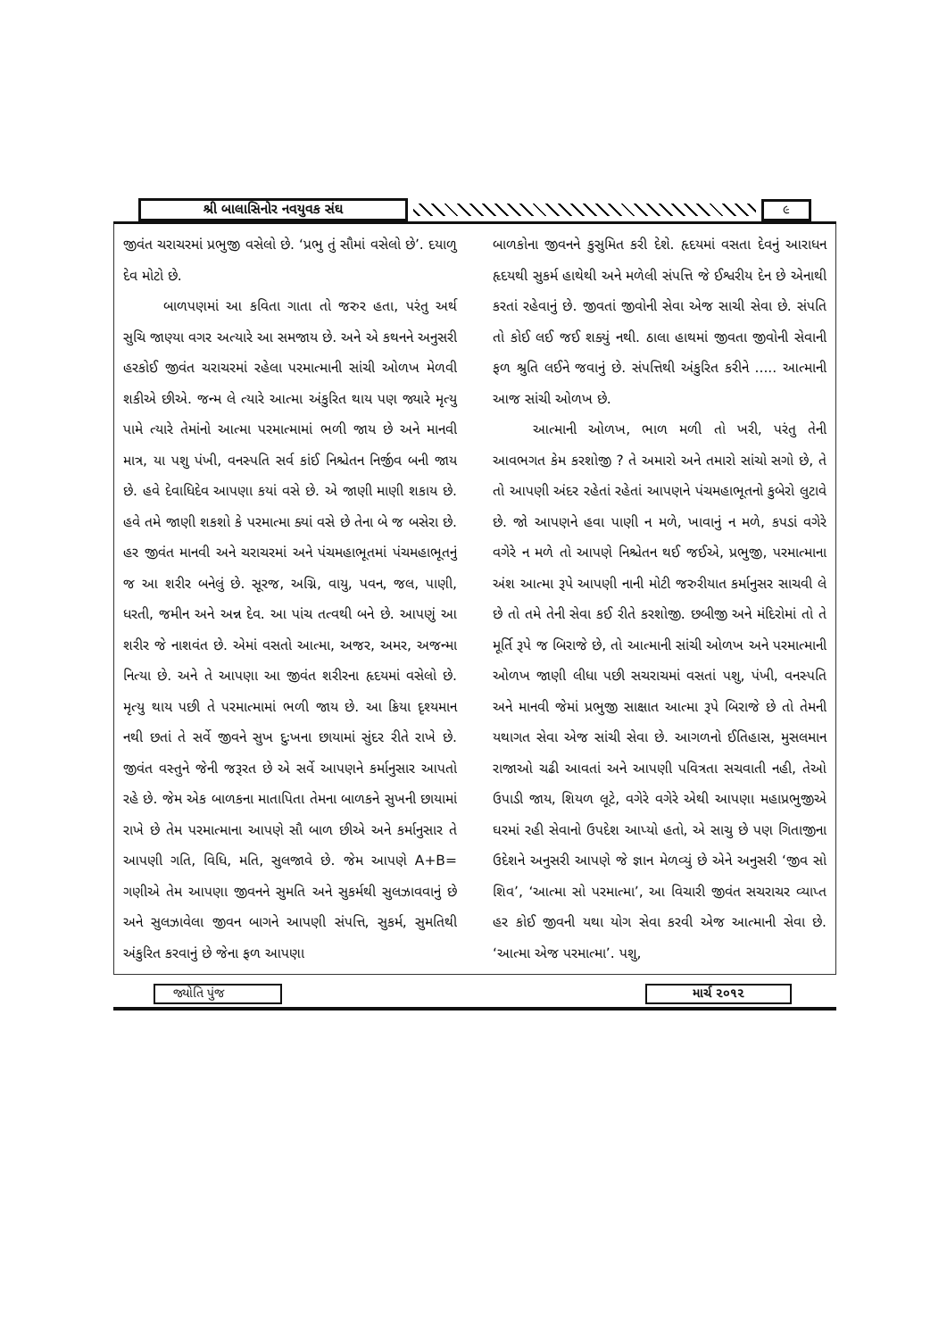શ્રી બાલાસિનોર નવયુવક સંઘ ૯
જીવંત ચરાચરમાં પ્રભુજી વસેલો છે. ‘પ્રભુ તું સૌમાં વસેલો છે’. દયાળુ દેવ મોટો છે.
બાળપણમાં આ કવિતા ગાતા તો જરુર હતા, પરંતુ અર્થ સુચિ જાણ્યા વગર અત્યારે આ સમજાય છે. અને એ કથનને અનુસરી હરકોઈ જીવંત ચરાચરમાં રહેલા પરમાત્માની સાંચી ઓળખ મેળવી શકીએ છીએ. જન્મ લે ત્યારે આત્મા અંકુરિત થાય પણ જ્યારે મૃત્યુ પામે ત્યારે તેમાંનો આત્મા પરમાત્મામાં ભળી જાય છે અને માનવી માત્ર, યા પશુ પંખી, વનસ્પતિ સર્વ કાંઈ નિશ્ચેતન નિર્જીવ બની જાય છે. હવે દેવાધિદેવ આપણા કયાં વસે છે. એ જાણી માણી શકાય છે. હવે તમે જાણી શકશો કે પરમાત્મા ક્યાં વસે છે તેના બે જ બસેરા છે. હર જીવંત માનવી અને ચરાચરમાં અને પંચમહાભૂતમાં પંચમહાભૂતનું જ આ શરીર બનેલું છે. સૂરજ, અગ્નિ, વાયુ, પવન, જલ, પાણી, ધરતી, જમીન અને અન્ન દેવ. આ પાંચ તત્વથી બને છે. આપણું આ શરીર જે નાશવંત છે. એમાં વસતો આત્મા, અજર, અમર, અજન્મા નિત્યા છે. અને તે આપણા આ જીવંત શરીરના હૃદયમાં વસેલો છે. મૃત્યુ થાય પછી તે પરમાત્મામાં ભળી જાય છે. આ ક્રિયા દૃશ્યમાન નથી છતાં તે સર્વે જીવને સુખ દુઃખના છાયામાં સુંદર રીતે રાખે છે. જીવંત વસ્તુને જેની જરૂરત છે એ સર્વે આપણને કર્માનુસાર આપતો રહે છે. જેમ એક બાળકના માતાપિતા તેમના બાળકને સુખની છાયામાં રાખે છે તેમ પરમાત્માના આપણે સૌ બાળ છીએ અને કર્માનુસાર તે આપણી ગતિ, વિધિ, મતિ, સુલજાવે છે. જેમ આપણે A+B= ગણીએ તેમ આપણા જીવનને સુમતિ અને સુકર્મથી સુલઝાવવાનું છે અને સુલઝાવેલા જીવન બાગને આપણી સંપત્તિ, સુકર્મ, સુમતિથી અંકુરિત કરવાનું છે જેના ફળ આપણા
બાળકોના જીવનને કુસુમિત કરી દેશે. હૃદયમાં વસતા દેવનું આરાધન હૃદયથી સુકર્મ હાથેથી અને મળેલી સંપત્તિ જે ઈશ્વરીય દેન છે એનાથી કરતાં રહેવાનું છે. જીવતાં જીવોની સેવા એજ સાચી સેવા છે. સંપતિ તો કોઈ લઈ જઈ શક્યું નથી. ઠાલા હાથમાં જીવતા જીવોની સેવાની ફળ શ્રુતિ લઈને જવાનું છે. સંપત્તિથી અંકુરિત કરીને ..... આત્માની આજ સાંચી ઓળખ છે.
આત્માની ઓળખ, ભાળ મળી તો ખરી, પરંતુ તેની આવભગત કેમ કરશોજી ? તે અમારો અને તમારો સાંચો સગો છે, તે તો આપણી અંદર રહેતાં રહેતાં આપણને પંચમહાભૂતનો કુબેરો લુટાવે છે. જો આપણને હવા પાણી ન મળે, ખાવાનું ન મળે, કપડાં વગેરે વગેરે ન મળે તો આપણે નિશ્ચેતન થઈ જઈએ, પ્રભુજી, પરમાત્માના અંશ આત્મા રૂપે આપણી નાની મોટી જરુરીયાત કર્માનુસર સાચવી લે છે તો તમે તેની સેવા કઈ રીતે કરશોજી. છબીજી અને મંદિરોમાં તો તે મૂર્તિ રૂપે જ બિરાજે છે, તો આત્માની સાંચી ઓળખ અને પરમાત્માની ઓળખ જાણી લીધા પછી સચરાચમાં વસતાં પશુ, પંખી, વનસ્પતિ અને માનવી જેમાં પ્રભુજી સાક્ષાત આત્મા રૂપે બિરાજે છે તો તેમની યથાગત સેવા એજ સાંચી સેવા છે. આગળનો ઈતિહાસ, મુસલમાન રાજાઓ ચઢી આવતાં અને આપણી પવિત્રતા સચવાતી નહી, તેઓ ઉપાડી જાય, શિયળ લૂટે, વગેરે વગેરે એથી આપણા મહાપ્રભુજીએ ઘરમાં રહી સેવાનો ઉપદેશ આપ્યો હતો, એ સાચુ છે પણ ગિતાજીના ઉદેશને અનુસરી આપણે જે જ્ઞાન મેળવ્યું છે એને અનુસરી ‘જીવ સો શિવ’, ‘આત્મા સો પરમાત્મા’, આ વિચારી જીવંત સચરાચર વ્યાપ્ત હર કોઈ જીવની યથા યોગ સેવા કરવી એજ આત્માની સેવા છે. ‘આત્મા એજ પરમાત્મા’. પશુ,
જ્યોતિ પુંજ માર્ચ ૨૦૧૨